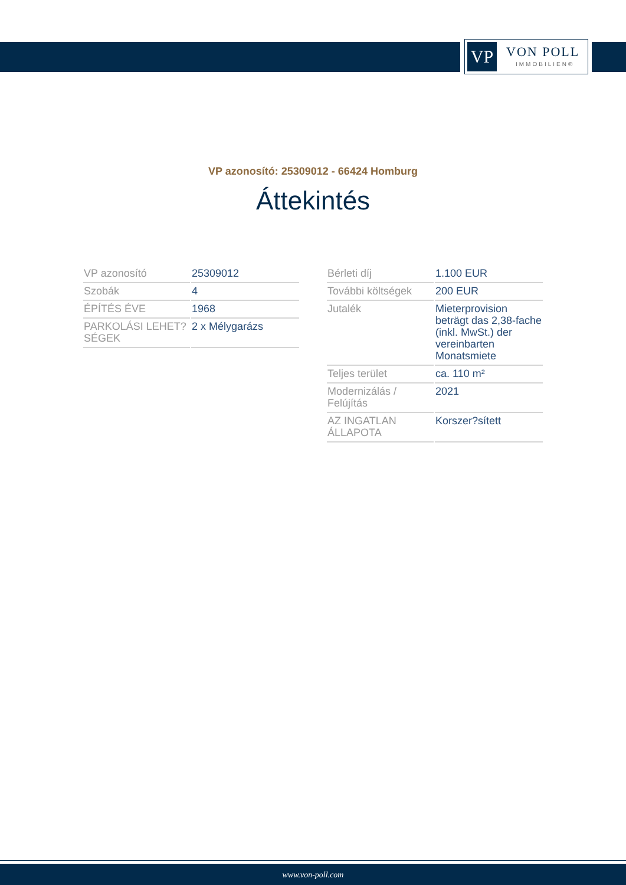VP VON POLL
IMMOBILIEN®
VP azonosító: 25309012 - 66424 Homburg
Áttekintés
| VP azonosító | 25309012 |
| Szobák | 4 |
| ÉPÍTÉS ÉVE | 1968 |
| PARKOLÁSI LEHET?SÉGEK | 2 x Mélygarázs |
| Bérleti díj | 1.100 EUR |
| További költségek | 200 EUR |
| Jutalék | Mieterprovision beträgt das 2,38-fache (inkl. MwSt.) der vereinbarten Monatsmiete |
| Teljes terület | ca. 110 m² |
| Modernizálás / Felújítás | 2021 |
| AZ INGATLAN ÁLLAPOTA | Korszer?sített |
www.von-poll.com